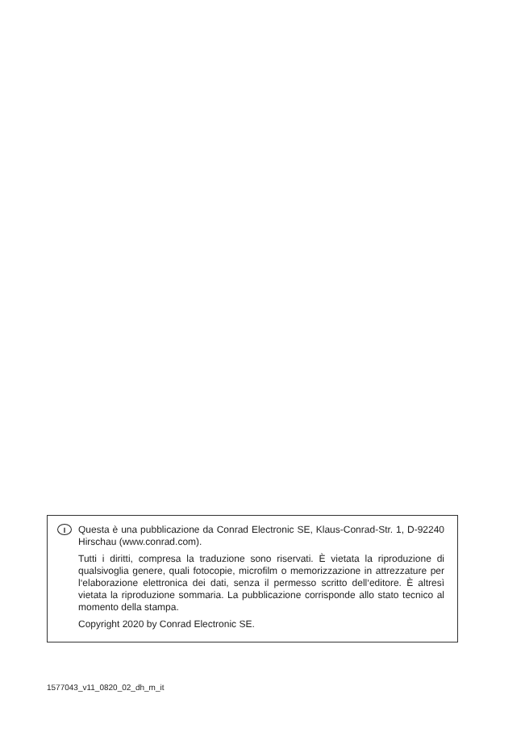I
Questa è una pubblicazione da Conrad Electronic SE, Klaus-Conrad-Str. 1, D-92240 Hirschau (www.conrad.com).
Tutti i diritti, compresa la traduzione sono riservati. È vietata la riproduzione di qualsivoglia genere, quali fotocopie, microfilm o memorizzazione in attrezzature per l‘elaborazione elettronica dei dati, senza il permesso scritto dell‘editore. È altresì vietata la riproduzione sommaria. La pubblicazione corrisponde allo stato tecnico al momento della stampa.
Copyright 2020 by Conrad Electronic SE.
1577043_v11_0820_02_dh_m_it